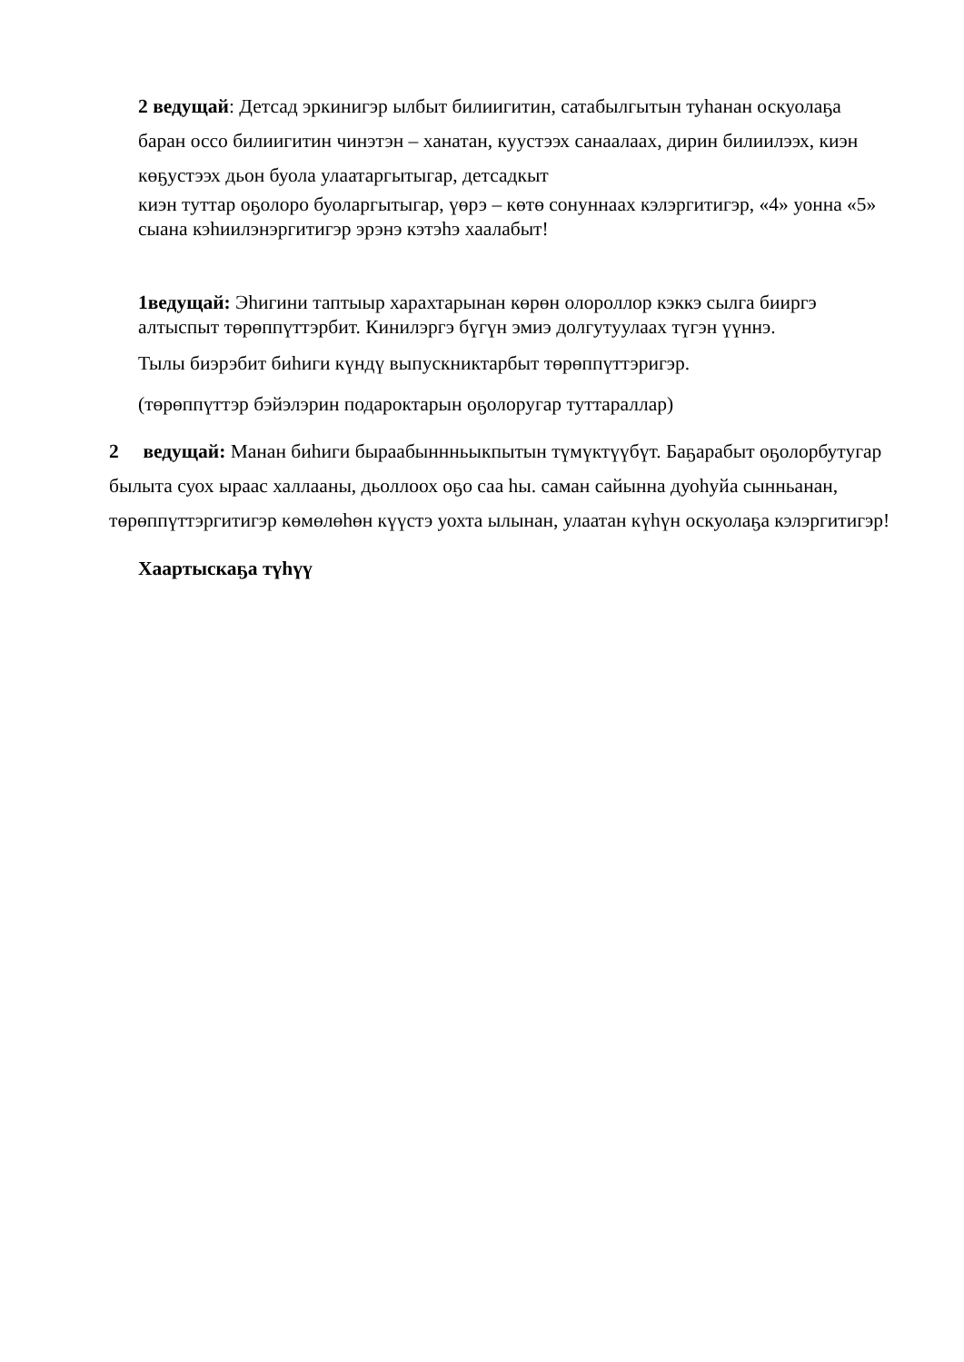2 ведущай: Детсад эркинигэр ылбыт билиигитин, сатабылгытын туһанан оскуолаҕа баран оссо билиигитин чинэтэн – ханатан, куустээх санаалаах, дирин билиилээх, киэн көҕустээх дьон буола улаатаргытыгар, детсадкыт
киэн туттар оҕолоро буоларгытыгар, үөрэ – көтө сонуннаах кэлэргитигэр, «4» уонна «5» сыана кэһиилэнэргитигэр эрэнэ кэтэһэ хаалабыт!
1ведущай: Эһигини таптыыр харахтарынан көрөн олороллор кэккэ сылга бииргэ алтыспыт төрөппүттэрбит. Кинилэргэ бүгүн эмиэ долгутуулаах түгэн үүннэ.
Тылы биэрэбит биһиги күндү выпускниктарбыт төрөппүттэригэр.
(төрөппүттэр бэйэлэрин подароктарын оҕолоругар туттараллар)
2 ведущай: Манан биһиги быраабыннньыкпытын түмүктүүбүт. Баҕарабыт оҕолорбутугар былыта суох ыраас халлааны, дьоллоох оҕо саа һы. саман сайынна дуоһуйа сынньанан, төрөппүттэргитигэр көмөлөһөн күүстэ уохта ылынан, улаатан күһүн оскуолаҕа кэлэргитигэр!
Хаартыскаҕа түһүү